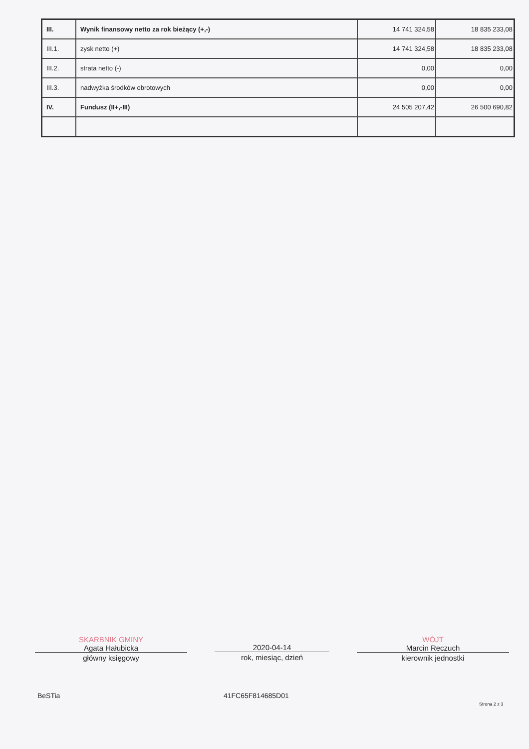| III. | Wynik finansowy netto za rok bieżący (+,-) | 14 741 324,58 | 18 835 233,08 |
| III.1. | zysk netto (+) | 14 741 324,58 | 18 835 233,08 |
| III.2. | strata netto (-) | 0,00 | 0,00 |
| III.3. | nadwyżka środków obrotowych | 0,00 | 0,00 |
| IV. | Fundusz (II+,-III) | 24 505 207,42 | 26 500 690,82 |
SKARBNIK GMINY
Agata Hałubicka
główny księgowy
2020-04-14
rok, miesiąc, dzień
WÓJT
Marcin Reczuch
kierownik jednostki
BeSTia 41FC65F814685D01
Strona 2 z 3